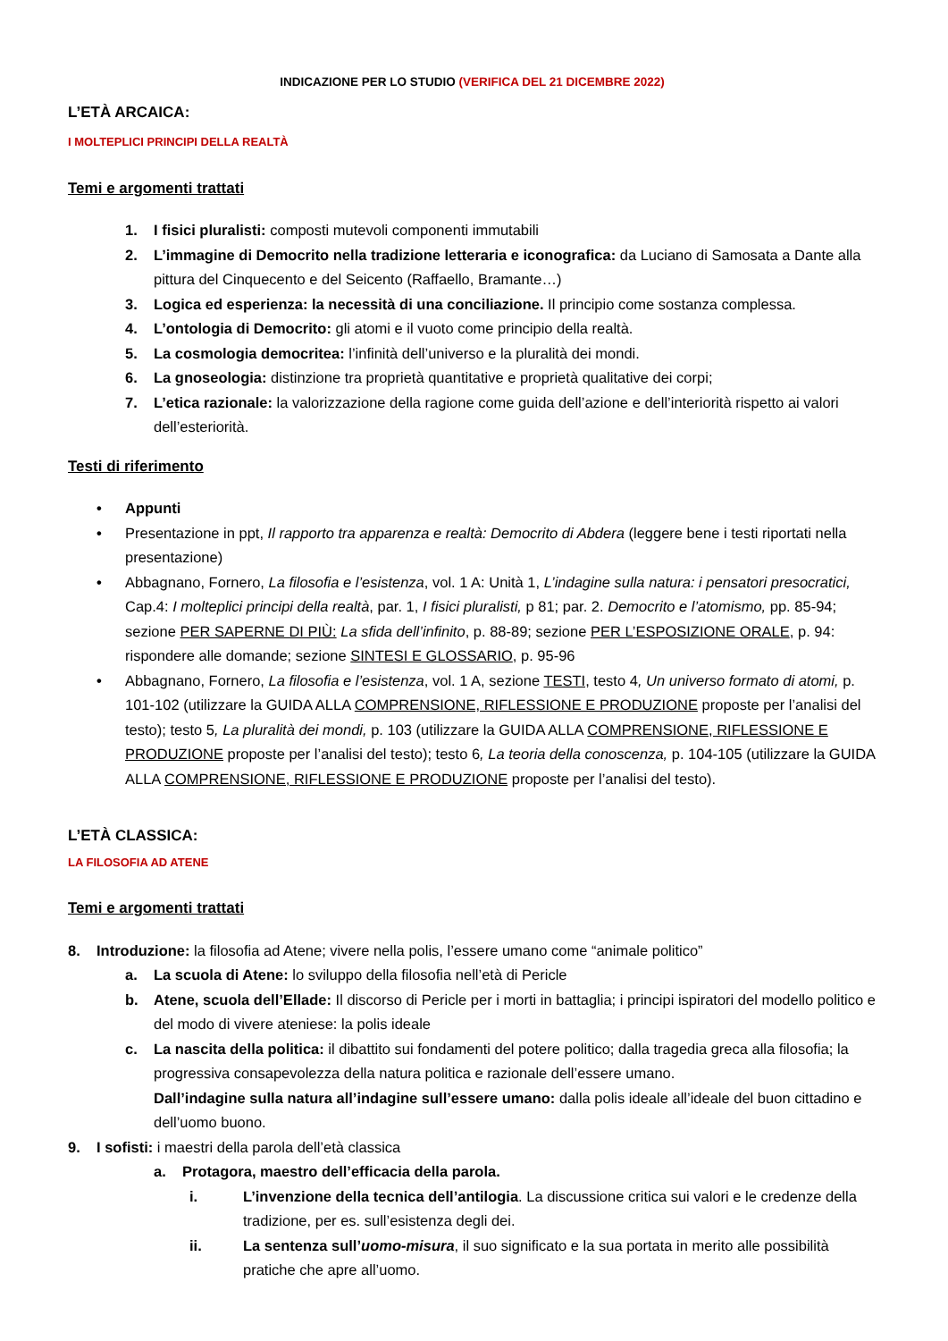INDICAZIONE PER LO STUDIO (VERIFICA DEL 21 DICEMBRE 2022)
L’ETÀ ARCAICA:
I MOLTEPLICI PRINCIPI DELLA REALTÀ
Temi e argomenti trattati
1. I fisici pluralisti: composti mutevoli componenti immutabili
2. L’immagine di Democrito nella tradizione letteraria e iconografica: da Luciano di Samosata a Dante alla pittura del Cinquecento e del Seicento (Raffaello, Bramante…)
3. Logica ed esperienza: la necessità di una conciliazione. Il principio come sostanza complessa.
4. L’ontologia di Democrito: gli atomi e il vuoto come principio della realtà.
5. La cosmologia democritea: l’infinità dell’universo e la pluralità dei mondi.
6. La gnoseologia: distinzione tra proprietà quantitative e proprietà qualitative dei corpi;
7. L’etica razionale: la valorizzazione della ragione come guida dell’azione e dell’interiorità rispetto ai valori dell’esteriorità.
Testi di riferimento
• Appunti
• Presentazione in ppt, Il rapporto tra apparenza e realtà: Democrito di Abdera (leggere bene i testi riportati nella presentazione)
• Abbagnano, Fornero, La filosofia e l’esistenza, vol. 1 A: Unità 1, L’indagine sulla natura: i pensatori presocratici, Cap.4: I molteplici principi della realtà, par. 1, I fisici pluralisti, p 81; par. 2. Democrito e l’atomismo, pp. 85-94; sezione PER SAPERNE DI PIÙ: La sfida dell’infinito, p. 88-89; sezione PER L’ESPOSIZIONE ORALE, p. 94: rispondere alle domande; sezione SINTESI E GLOSSARIO, p. 95-96
• Abbagnano, Fornero, La filosofia e l’esistenza, vol. 1 A, sezione TESTI, testo 4, Un universo formato di atomi, p. 101-102 (utilizzare la GUIDA ALLA COMPRENSIONE, RIFLESSIONE E PRODUZIONE proposte per l’analisi del testo); testo 5, La pluralità dei mondi, p. 103 (utilizzare la GUIDA ALLA COMPRENSIONE, RIFLESSIONE E PRODUZIONE proposte per l’analisi del testo); testo 6, La teoria della conoscenza, p. 104-105 (utilizzare la GUIDA ALLA COMPRENSIONE, RIFLESSIONE E PRODUZIONE proposte per l’analisi del testo).
L’ETÀ CLASSICA:
LA FILOSOFIA AD ATENE
Temi e argomenti trattati
8. Introduzione: la filosofia ad Atene; vivere nella polis, l’essere umano come “animale politico”
a. La scuola di Atene: lo sviluppo della filosofia nell’età di Pericle
b. Atene, scuola dell’Ellade: Il discorso di Pericle per i morti in battaglia; i principi ispiratori del modello politico e del modo di vivere ateniese: la polis ideale
c. La nascita della politica: il dibattito sui fondamenti del potere politico; dalla tragedia greca alla filosofia; la progressiva consapevolezza della natura politica e razionale dell’essere umano.
Dall’indagine sulla natura all’indagine sull’essere umano: dalla polis ideale all’ideale del buon cittadino e dell’uomo buono.
9. I sofisti: i maestri della parola dell’età classica
a. Protagora, maestro dell’efficacia della parola.
i. L’invenzione della tecnica dell’antilogia. La discussione critica sui valori e le credenze della tradizione, per es. sull’esistenza degli dei.
ii. La sentenza sull’uomo-misura, il suo significato e la sua portata in merito alle possibilità pratiche che apre all’uomo.